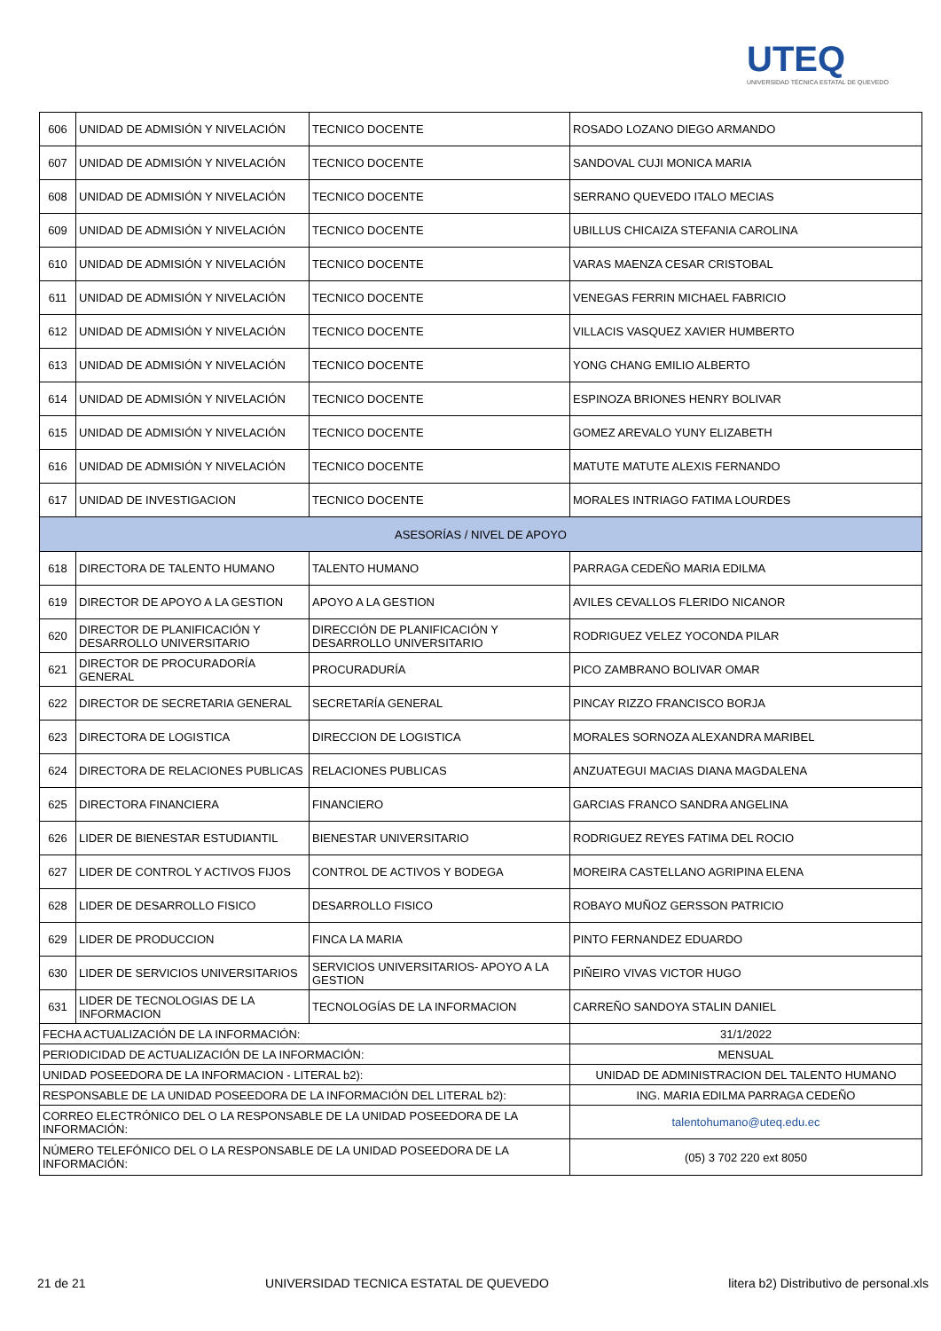UTEQ
UNIVERSIDAD TÉCNICA ESTATAL DE QUEVEDO
| 606 | UNIDAD DE ADMISIÓN Y NIVELACIÓN | TECNICO DOCENTE | ROSADO LOZANO DIEGO ARMANDO |
| 607 | UNIDAD DE ADMISIÓN Y NIVELACIÓN | TECNICO DOCENTE | SANDOVAL CUJI MONICA MARIA |
| 608 | UNIDAD DE ADMISIÓN Y NIVELACIÓN | TECNICO DOCENTE | SERRANO QUEVEDO ITALO MECIAS |
| 609 | UNIDAD DE ADMISIÓN Y NIVELACIÓN | TECNICO DOCENTE | UBILLUS CHICAIZA STEFANIA CAROLINA |
| 610 | UNIDAD DE ADMISIÓN Y NIVELACIÓN | TECNICO DOCENTE | VARAS MAENZA CESAR CRISTOBAL |
| 611 | UNIDAD DE ADMISIÓN Y NIVELACIÓN | TECNICO DOCENTE | VENEGAS FERRIN MICHAEL FABRICIO |
| 612 | UNIDAD DE ADMISIÓN Y NIVELACIÓN | TECNICO DOCENTE | VILLACIS VASQUEZ XAVIER HUMBERTO |
| 613 | UNIDAD DE ADMISIÓN Y NIVELACIÓN | TECNICO DOCENTE | YONG CHANG EMILIO ALBERTO |
| 614 | UNIDAD DE ADMISIÓN Y NIVELACIÓN | TECNICO DOCENTE | ESPINOZA BRIONES HENRY BOLIVAR |
| 615 | UNIDAD DE ADMISIÓN Y NIVELACIÓN | TECNICO DOCENTE | GOMEZ AREVALO YUNY ELIZABETH |
| 616 | UNIDAD DE ADMISIÓN Y NIVELACIÓN | TECNICO DOCENTE | MATUTE MATUTE ALEXIS FERNANDO |
| 617 | UNIDAD DE INVESTIGACION | TECNICO DOCENTE | MORALES INTRIAGO FATIMA LOURDES |
| ASESORÍAS / NIVEL DE APOYO | | | |
| 618 | DIRECTORA DE TALENTO HUMANO | TALENTO HUMANO | PARRAGA CEDEÑO MARIA EDILMA |
| 619 | DIRECTOR DE APOYO A LA GESTION | APOYO A LA GESTION | AVILES CEVALLOS FLERIDO NICANOR |
| 620 | DIRECTOR DE PLANIFICACIÓN Y DESARROLLO UNIVERSITARIO | DIRECCIÓN DE PLANIFICACIÓN Y DESARROLLO UNIVERSITARIO | RODRIGUEZ VELEZ YOCONDA PILAR |
| 621 | DIRECTOR DE PROCURADORÍA GENERAL | PROCURADURÍA | PICO ZAMBRANO BOLIVAR OMAR |
| 622 | DIRECTOR DE SECRETARIA GENERAL | SECRETARÍA GENERAL | PINCAY RIZZO FRANCISCO BORJA |
| 623 | DIRECTORA DE LOGISTICA | DIRECCION DE LOGISTICA | MORALES SORNOZA ALEXANDRA MARIBEL |
| 624 | DIRECTORA DE RELACIONES PUBLICAS | RELACIONES PUBLICAS | ANZUATEGUI MACIAS DIANA MAGDALENA |
| 625 | DIRECTORA FINANCIERA | FINANCIERO | GARCIAS FRANCO SANDRA ANGELINA |
| 626 | LIDER DE BIENESTAR ESTUDIANTIL | BIENESTAR UNIVERSITARIO | RODRIGUEZ REYES FATIMA DEL ROCIO |
| 627 | LIDER DE CONTROL Y ACTIVOS FIJOS | CONTROL DE ACTIVOS Y BODEGA | MOREIRA CASTELLANO AGRIPINA ELENA |
| 628 | LIDER DE DESARROLLO FISICO | DESARROLLO FISICO | ROBAYO MUÑOZ GERSSON PATRICIO |
| 629 | LIDER DE PRODUCCION | FINCA LA MARIA | PINTO FERNANDEZ EDUARDO |
| 630 | LIDER DE SERVICIOS UNIVERSITARIOS | SERVICIOS UNIVERSITARIOS- APOYO A LA GESTION | PIÑEIRO VIVAS VICTOR HUGO |
| 631 | LIDER DE TECNOLOGIAS DE LA INFORMACION | TECNOLOGÍAS DE LA INFORMACION | CARREÑO SANDOYA STALIN DANIEL |
| FECHA ACTUALIZACIÓN DE LA INFORMACIÓN: | | | 31/1/2022 |
| PERIODICIDAD DE ACTUALIZACIÓN DE LA INFORMACIÓN: | | | MENSUAL |
| UNIDAD POSEEDORA DE LA INFORMACION - LITERAL b2): | | | UNIDAD DE ADMINISTRACION DEL TALENTO HUMANO |
| RESPONSABLE DE LA UNIDAD POSEEDORA DE LA INFORMACIÓN DEL LITERAL b2): | | | ING. MARIA EDILMA PARRAGA CEDEÑO |
| CORREO ELECTRÓNICO DEL O LA RESPONSABLE DE LA UNIDAD POSEEDORA DE LA INFORMACIÓN: | | | talentohumano@uteq.edu.ec |
| NÚMERO TELEFÓNICO DEL O LA RESPONSABLE DE LA UNIDAD POSEEDORA DE LA INFORMACIÓN: | | | (05) 3 702 220 ext 8050 |
21 de 21 UNIVERSIDAD TECNICA ESTATAL DE QUEVEDO litera b2) Distributivo de personal.xls